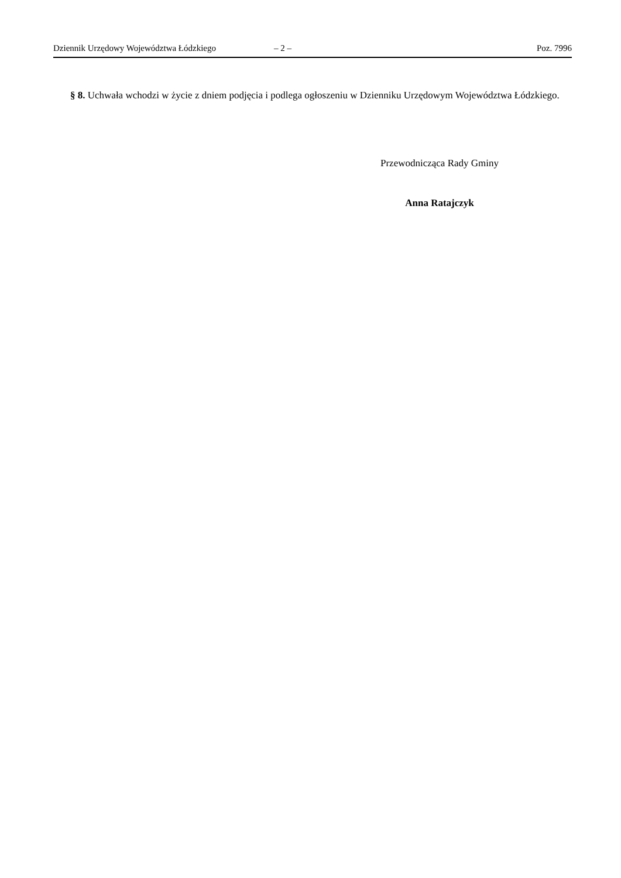Dziennik Urzędowy Województwa Łódzkiego – 2 – Poz. 7996
§ 8. Uchwała wchodzi w życie z dniem podjęcia i podlega ogłoszeniu w Dzienniku Urzędowym Województwa Łódzkiego.
Przewodnicząca Rady Gminy
Anna Ratajczyk